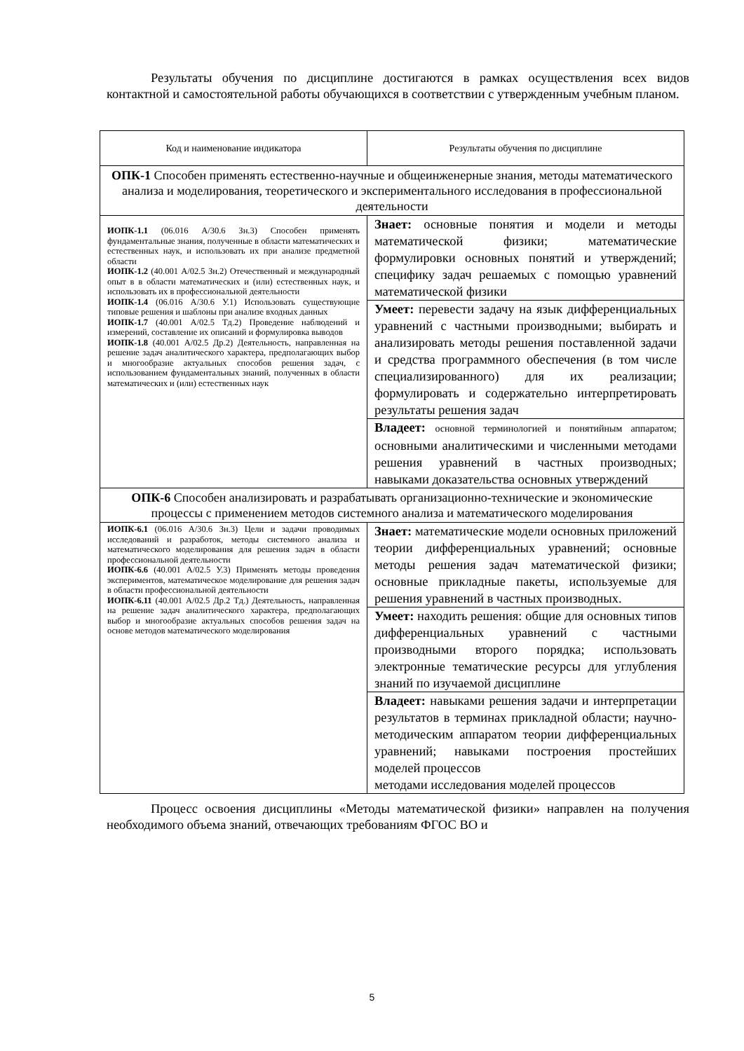Результаты обучения по дисциплине достигаются в рамках осуществления всех видов контактной и самостоятельной работы обучающихся в соответствии с утвержденным учебным планом.
| Код и наименование индикатора | Результаты обучения по дисциплине |
| ОПК-1 Способен применять естественно-научные и общеинженерные знания, методы математического анализа и моделирования, теоретического и экспериментального исследования в профессиональной деятельности | |
| ИОПК-1.1 (06.016 А/30.6 Зн.3) Способен применять фундаментальные знания, полученные в области математических и естественных наук, и использовать их при анализе предметной области ИОПК-1.2 (40.001 А/02.5 Зн.2) Отечественный и международный опыт в в области математических и (или) естественных наук, и использовать их в профессиональной деятельности ИОПК-1.4 (06.016 А/30.6 У.1) Использовать существующие типовые решения и шаблоны при анализе входных данных ИОПК-1.7 (40.001 А/02.5 Тд.2) Проведение наблюдений и измерений, составление их описаний и формулировка выводов ИОПК-1.8 (40.001 А/02.5 Др.2) Деятельность, направленная на решение задач аналитического характера, предполагающих выбор и многообразие актуальных способов решения задач, с использованием фундаментальных знаний, полученных в области математических и (или) естественных наук | Знает: основные понятия и модели и методы математической физики; математические формулировки основных понятий и утверждений; специфику задач решаемых с помощью уравнений математической физики |
| | Умеет: перевести задачу на язык дифференциальных уравнений с частными производными; выбирать и анализировать методы решения поставленной задачи и средства программного обеспечения (в том числе специализированного) для их реализации; формулировать и содержательно интерпретировать результаты решения задач |
| | Владеет: основной терминологией и понятийным аппаратом; основными аналитическими и численными методами решения уравнений в частных производных; навыками доказательства основных утверждений |
| ОПК-6 Способен анализировать и разрабатывать организационно-технические и экономические процессы с применением методов системного анализа и математического моделирования | |
| ИОПК-6.1 (06.016 А/30.6 Зн.3) Цели и задачи проводимых исследований и разработок, методы системного анализа и математического моделирования для решения задач в области профессиональной деятельности ИОПК-6.6 (40.001 А/02.5 У.3) Применять методы проведения экспериментов, математическое моделирование для решения задач в области профессиональной деятельности ИОПК-6.11 (40.001 А/02.5 Др.2 Тд.) Деятельность, направленная на решение задач аналитического характера, предполагающих выбор и многообразие актуальных способов решения задач на основе методов математического моделирования | Знает: математические модели основных приложений теории дифференциальных уравнений; основные методы решения задач математической физики; основные прикладные пакеты, используемые для решения уравнений в частных производных. |
| | Умеет: находить решения: общие для основных типов дифференциальных уравнений с частными производными второго порядка; использовать электронные тематические ресурсы для углубления знаний по изучаемой дисциплине |
| | Владеет: навыками решения задачи и интерпретации результатов в терминах прикладной области; научно-методическим аппаратом теории дифференциальных уравнений; навыками построения простейших моделей процессов методами исследования моделей процессов |
Процесс освоения дисциплины «Методы математической физики» направлен на получения необходимого объема знаний, отвечающих требованиям ФГОС ВО и
5